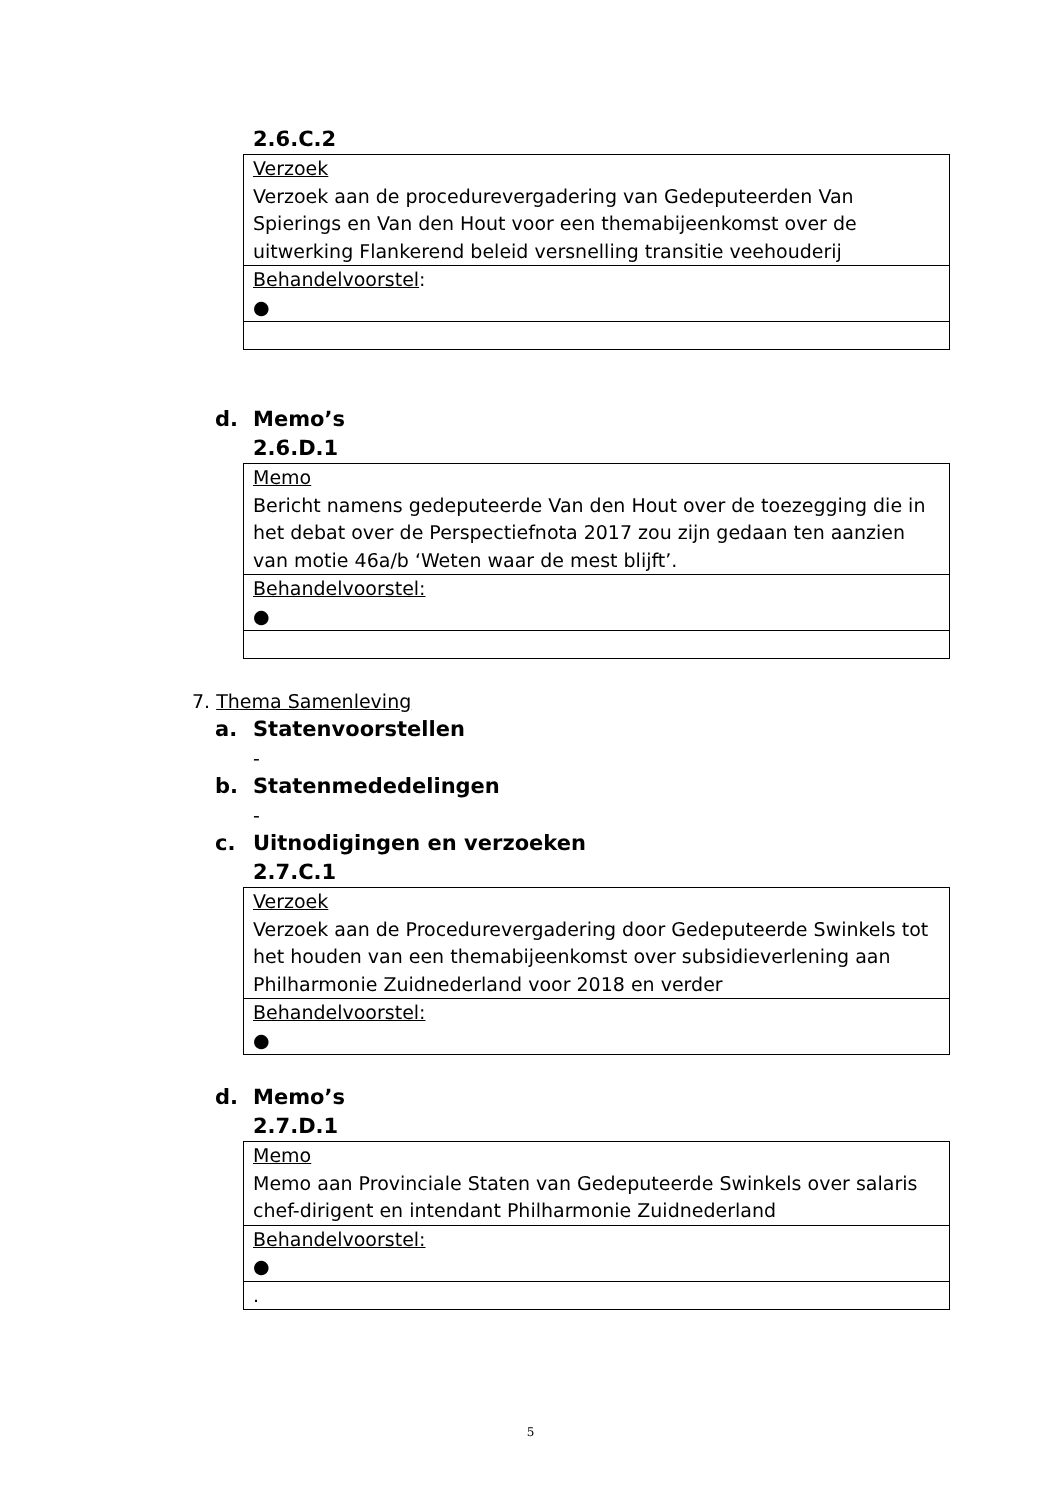2.6.C.2
| Verzoek Verzoek aan de procedurevergadering van Gedeputeerden Van Spierings en Van den Hout voor een themabijeenkomst over de uitwerking Flankerend beleid versnelling transitie veehouderij |
| Behandelvoorstel : ● |
d. Memo’s
2.6.D.1
| Memo Bericht namens gedeputeerde Van den Hout over de toezegging die in het debat over de Perspectiefnota 2017 zou zijn gedaan ten aanzien van motie 46a/b ‘Weten waar de mest blijft’. |
| Behandelvoorstel: ● |
7. Thema Samenleving
a. Statenvoorstellen
-
b. Statenmededelingen
-
c. Uitnodigingen en verzoeken
2.7.C.1
| Verzoek Verzoek aan de Procedurevergadering door Gedeputeerde Swinkels tot het houden van een themabijeenkomst over subsidieverlening aan Philharmonie Zuidnederland voor 2018 en verder |
| Behandelvoorstel: ● |
d. Memo’s
2.7.D.1
| Memo Memo aan Provinciale Staten van Gedeputeerde Swinkels over salaris chef-dirigent en intendant Philharmonie Zuidnederland |
| Behandelvoorstel: ● |
| . |
5